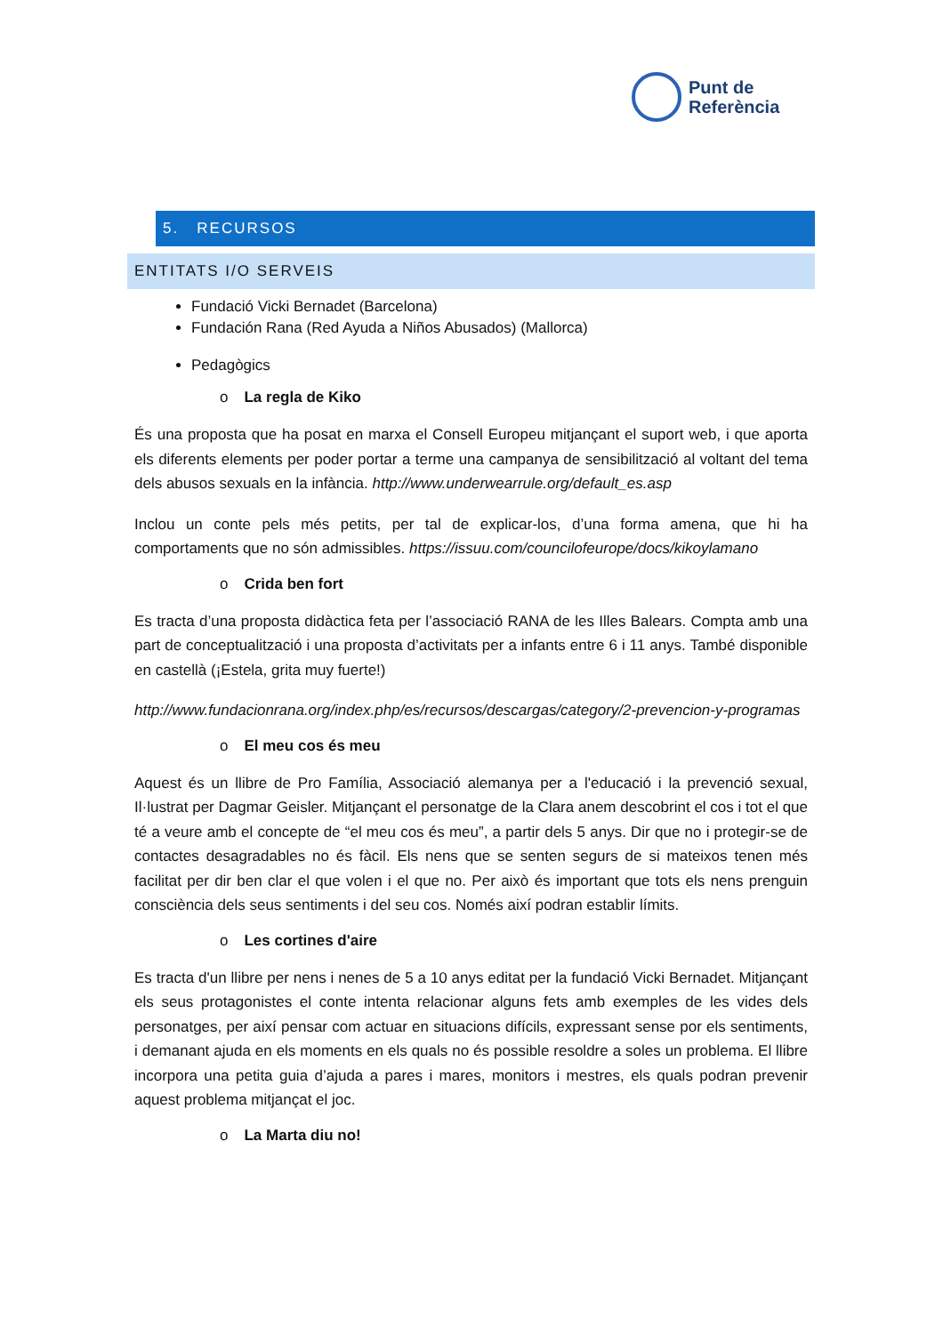Punt de
Referència
5. RECURSOS
ENTITATS I/O SERVEIS
Fundació Vicki Bernadet (Barcelona)
Fundación Rana (Red Ayuda a Niños Abusados) (Mallorca)
Pedagògics
o La regla de Kiko
És una proposta que ha posat en marxa el Consell Europeu mitjançant el suport web, i que aporta els diferents elements per poder portar a terme una campanya de sensibilització al voltant del tema dels abusos sexuals en la infància. http://www.underwearrule.org/default_es.asp
Inclou un conte pels més petits, per tal de explicar-los, d’una forma amena, que hi ha comportaments que no són admissibles. https://issuu.com/councilofeurope/docs/kikoylamano
o Crida ben fort
Es tracta d’una proposta didàctica feta per l’associació RANA de les Illes Balears. Compta amb una part de conceptualització i una proposta d’activitats per a infants entre 6 i 11 anys. També disponible en castellà (¡Estela, grita muy fuerte!)
http://www.fundacionrana.org/index.php/es/recursos/descargas/category/2-prevencion-y-programas
o El meu cos és meu
Aquest és un llibre de Pro Família, Associació alemanya per a l'educació i la prevenció sexual, Il·lustrat per Dagmar Geisler. Mitjançant el personatge de la Clara anem descobrint el cos i tot el que té a veure amb el concepte de “el meu cos és meu”, a partir dels 5 anys. Dir que no i protegir-se de contactes desagradables no és fàcil. Els nens que se senten segurs de si mateixos tenen més facilitat per dir ben clar el que volen i el que no. Per això és important que tots els nens prenguin consciència dels seus sentiments i del seu cos. Només així podran establir límits.
o Les cortines d'aire
Es tracta d'un llibre per nens i nenes de 5 a 10 anys editat per la fundació Vicki Bernadet. Mitjançant els seus protagonistes el conte intenta relacionar alguns fets amb exemples de les vides dels personatges, per així pensar com actuar en situacions difícils, expressant sense por els sentiments, i demanant ajuda en els moments en els quals no és possible resoldre a soles un problema. El llibre incorpora una petita guia d’ajuda a pares i mares, monitors i mestres, els quals podran prevenir aquest problema mitjançat el joc.
o La Marta diu no!